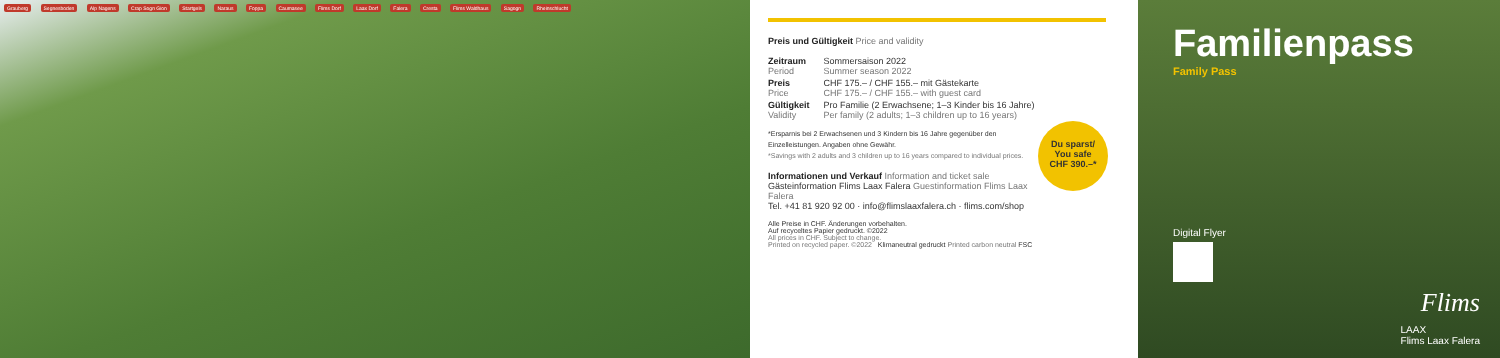Grauberg Segnesboden Alp Nagens Crap Sogn Gion Startgels Naraus Foppa Caumasee Flims Dorf Laax Dorf Falera Cresta Flims Waldhaus Sagogn Rheinschlucht
Preis und Gültigkeit Price and validity
| Zeitraum Period | Sommersaison 2022 Summer season 2022 |
| Preis Price | CHF 175.– / CHF 155.– mit Gästekarte CHF 175.– / CHF 155.– with guest card |
| Gültigkeit Validity | Pro Familie (2 Erwachsene; 1–3 Kinder bis 16 Jahre) Per family (2 adults; 1–3 children up to 16 years) |
Du sparst/
You safe
CHF 390.–*
*Ersparnis bei 2 Erwachsenen und 3 Kindern bis 16 Jahre gegenüber den Einzelleistungen. Angaben ohne Gewähr.
*Savings with 2 adults and 3 children up to 16 years compared to individual prices.
Informationen und Verkauf Information and ticket sale
Gästeinformation Flims Laax Falera Guestinformation Flims Laax Falera
Tel. +41 81 920 92 00 · info@flimslaaxfalera.ch · flims.com/shop
Alle Preise in CHF. Änderungen vorbehalten.
Auf recyceltes Papier gedruckt. ©2022
All prices in CHF. Subject to change.
Printed on recycled paper. ©2022 Klimaneutral gedruckt Printed carbon neutral FSC
Familienpass
Family Pass
Digital Flyer
Flims
LAAX
Flims Laax Falera